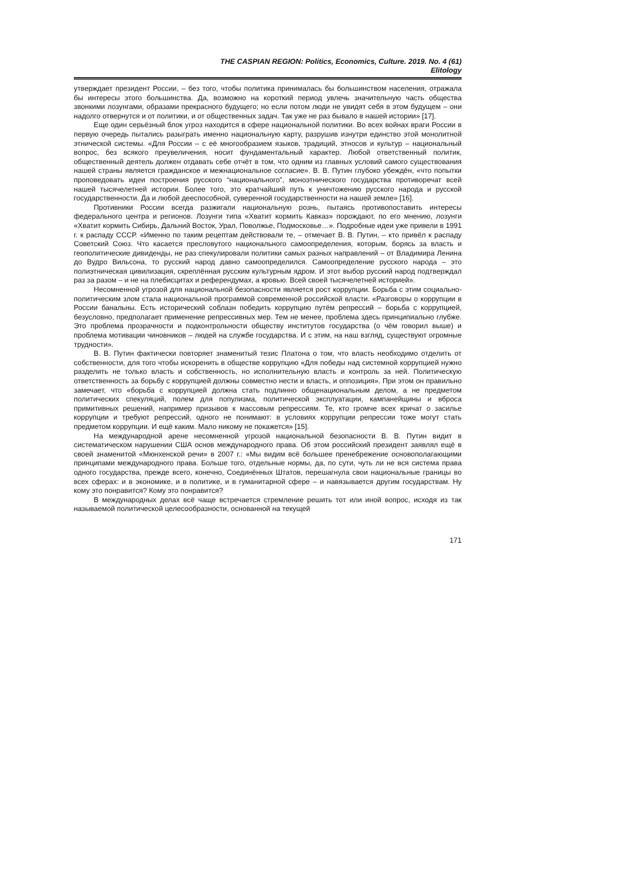THE CASPIAN REGION: Politics, Economics, Culture. 2019. No. 4 (61)
Elitology
утверждает президент России, – без того, чтобы политика принималась бы большинством населения, отражала бы интересы этого большинства. Да, возможно на короткий период увлечь значительную часть общества звонкими лозунгами, образами прекрасного будущего; но если потом люди не увидят себя в этом будущем – они надолго отвернутся и от политики, и от общественных задач. Так уже не раз бывало в нашей истории» [17].
Еще один серьёзный блок угроз находится в сфере национальной политики. Во всех войнах враги России в первую очередь пытались разыграть именно национальную карту, разрушив изнутри единство этой монолитной этнической системы. «Для России – с её многообразием языков, традиций, этносов и культур – национальный вопрос, без всякого преувеличения, носит фундаментальный характер. Любой ответственный политик, общественный деятель должен отдавать себе отчёт в том, что одним из главных условий самого существования нашей страны является гражданское и межнациональное согласие». В. В. Путин глубоко убеждён, «что попытки проповедовать идеи построения русского “национального”, моноэтнического государства противоречат всей нашей тысячелетней истории. Более того, это кратчайший путь к уничтожению русского народа и русской государственности. Да и любой дееспособной, суверенной государственности на нашей земле» [16].
Противники России всегда разжигали национальную рознь, пытаясь противопоставить интересы федерального центра и регионов. Лозунги типа «Хватит кормить Кавказ» порождают, по его мнению, лозунги «Хватит кормить Сибирь, Дальний Восток, Урал, Поволжье, Подмосковье…». Подробные идеи уже привели в 1991 г. к распаду СССР. «Именно по таким рецептам действовали те, – отмечает В. В. Путин, – кто привёл к распаду Советский Союз. Что касается пресловутого национального самоопределения, которым, борясь за власть и геополитические дивиденды, не раз спекулировали политики самых разных направлений – от Владимира Ленина до Вудро Вильсона, то русский народ давно самоопределился. Самоопределение русского народа – это полиэтническая цивилизация, скреплённая русским культурным ядром. И этот выбор русский народ подтверждал раз за разом – и не на плебисцитах и референдумах, а кровью. Всей своей тысячелетней историей».
Несомненной угрозой для национальной безопасности является рост коррупции. Борьба с этим социально-политическим злом стала национальной программой современной российской власти. «Разговоры о коррупции в России банальны. Есть исторический соблазн победить коррупцию путём репрессий – борьба с коррупцией, безусловно, предполагает применение репрессивных мер. Тем не менее, проблема здесь принципиально глубже. Это проблема прозрачности и подконтрольности обществу институтов государства (о чём говорил выше) и проблема мотивации чиновников – людей на службе государства. И с этим, на наш взгляд, существуют огромные трудности».
В. В. Путин фактически повторяет знаменитый тезис Платона о том, что власть необходимо отделить от собственности, для того чтобы искоренить в обществе коррупцию «Для победы над системной коррупцией нужно разделить не только власть и собственность, но исполнительную власть и контроль за ней. Политическую ответственность за борьбу с коррупцией должны совместно нести и власть, и оппозиция». При этом он правильно замечает, что «борьба с коррупцией должна стать подлинно общенациональным делом, а не предметом политических спекуляций, полем для популизма, политической эксплуатации, кампанейщины и вброса примитивных решений, например призывов к массовым репрессиям. Те, кто громче всех кричат о засилье коррупции и требуют репрессий, одного не понимают: в условиях коррупции репрессии тоже могут стать предметом коррупции. И ещё каким. Мало никому не покажется» [15].
На международной арене несомненной угрозой национальной безопасности В. В. Путин видит в систематическом нарушении США основ международного права. Об этом российский президент заявлял ещё в своей знаменитой «Мюнхенской речи» в 2007 г.: «Мы видим всё большее пренебрежение основополагающими принципами международного права. Больше того, отдельные нормы, да, по сути, чуть ли не вся система права одного государства, прежде всего, конечно, Соединённых Штатов, перешагнула свои национальные границы во всех сферах: и в экономике, и в политике, и в гуманитарной сфере – и навязывается другим государствам. Ну кому это понравится? Кому это понравится?
В международных делах всё чаще встречается стремление решить тот или иной вопрос, исходя из так называемой политической целесообразности, основанной на текущей
171